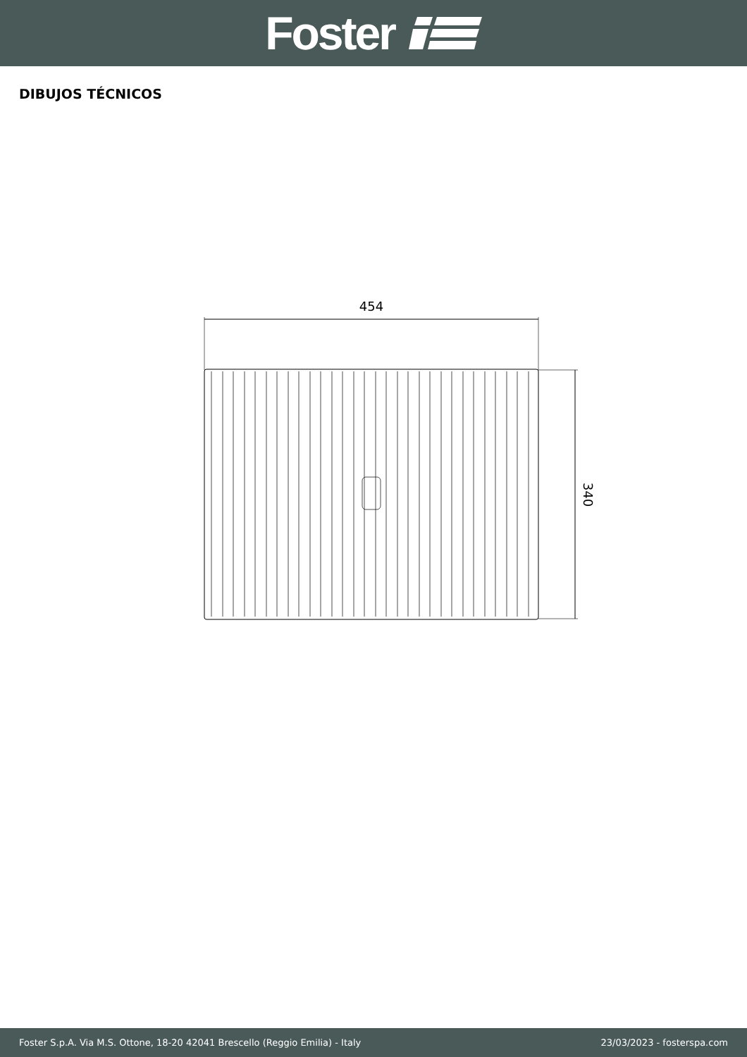Foster
DIBUJOS TÉCNICOS
454
340
Foster S.p.A. Via M.S. Ottone, 18-20 42041 Brescello (Reggio Emilia) - Italy 23/03/2023 - fosterspa.com